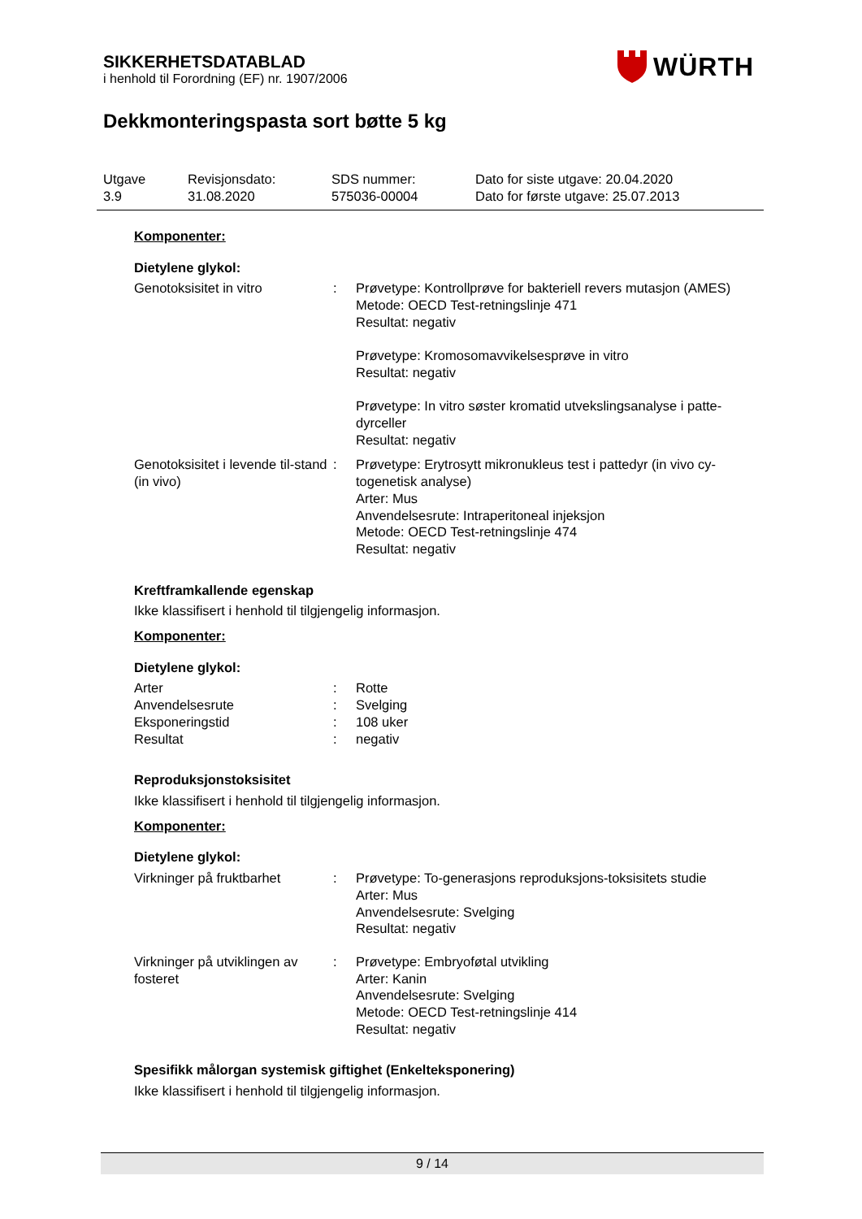SIKKERHETSDATABLAD
i henhold til Forordning (EF) nr. 1907/2006
WÜRTH
Dekkmonteringspasta sort bøtte 5 kg
Utgave
3.9
Revisjonsdato:
31.08.2020
SDS nummer:
575036-00004
Dato for siste utgave: 20.04.2020
Dato for første utgave: 25.07.2013
Komponenter:
Dietylene glykol:
Genotoksisitet in vitro : Prøvetype: Kontrollprøve for bakteriell revers mutasjon (AMES)
Metode: OECD Test-retningslinje 471
Resultat: negativ
Prøvetype: Kromosomavvikelsesprøve in vitro
Resultat: negativ
Prøvetype: In vitro søster kromatid utvekslingsanalyse i patte-dyrceller
Resultat: negativ
Genotoksisitet i levende til-stand (in vivo)
: Prøvetype: Erytrosytt mikronukleus test i pattedyr (in vivo cy-togenetisk analyse)
Arter: Mus
Anvendelsesrute: Intraperitoneal injeksjon
Metode: OECD Test-retningslinje 474
Resultat: negativ
Kreftframkallende egenskap
Ikke klassifisert i henhold til tilgjengelig informasjon.
Komponenter:
Dietylene glykol:
Arter : Rotte
Anvendelsesrute : Svelging
Eksponeringstid : 108 uker
Resultat : negativ
Reproduksjonstoksisitet
Ikke klassifisert i henhold til tilgjengelig informasjon.
Komponenter:
Dietylene glykol:
Virkninger på fruktbarhet
: Prøvetype: To-generasjons reproduksjons-toksisitets studie
Arter: Mus
Anvendelsesrute: Svelging
Resultat: negativ
Virkninger på utviklingen av fosteret
: Prøvetype: Embryoføtal utvikling
Arter: Kanin
Anvendelsesrute: Svelging
Metode: OECD Test-retningslinje 414
Resultat: negativ
Spesifikk målorgan systemisk giftighet (Enkelteksponering)
Ikke klassifisert i henhold til tilgjengelig informasjon.
9 / 14